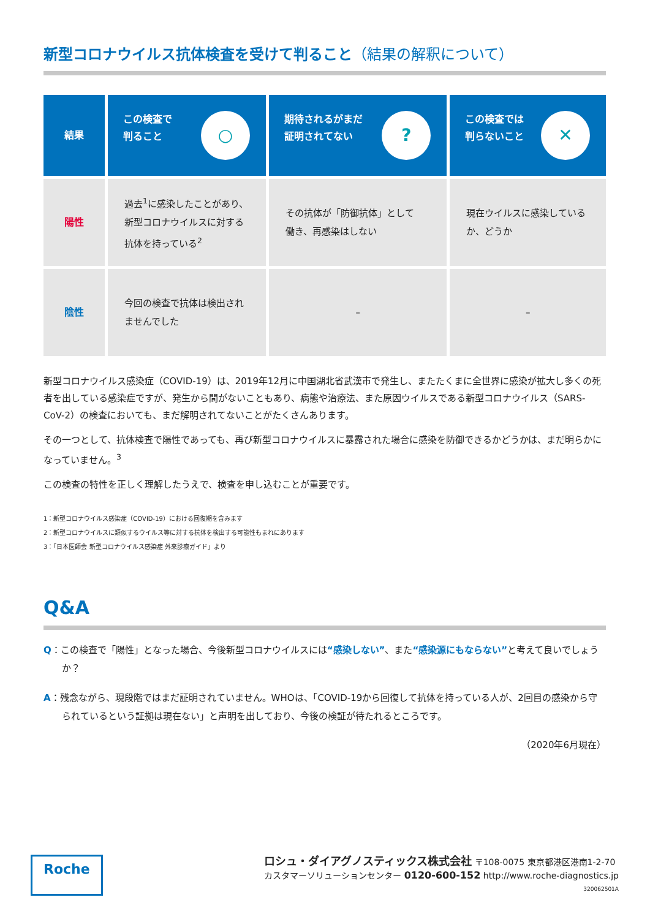新型コロナウイルス抗体検査を受けて判ること（結果の解釈について）
| 結果 | ○ この検査で 判ること | ? 期待されるがまだ 証明されてない | ✕ この検査では 判らないこと |
| --- | --- | --- | --- |
| 陽性 | 過去<sup>1</sup>に感染したことがあり、 新型コロナウイルスに対する 抗体を持っている<sup>2</sup> | その抗体が「防御抗体」として 働き、再感染はしない | 現在ウイルスに感染している か、どうか |
| 陰性 | 今回の検査で抗体は検出され ませんでした | – | – |
新型コロナウイルス感染症（COVID-19）は、2019年12月に中国湖北省武漢市で発生し、またたくまに全世界に感染が拡大し多くの死者を出している感染症ですが、発生から間がないこともあり、病態や治療法、また原因ウイルスである新型コロナウイルス（SARS-CoV-2）の検査においても、まだ解明されてないことがたくさんあります。
その一つとして、抗体検査で陽性であっても、再び新型コロナウイルスに暴露された場合に感染を防御できるかどうかは、まだ明らかになっていません。<sup>3</sup>
この検査の特性を正しく理解したうえで、検査を申し込むことが重要です。
1：新型コロナウイルス感染症（COVID-19）における回復期を含みます
2：新型コロナウイルスに類似するウイルス等に対する抗体を検出する可能性もまれにあります
3：「日本医師会 新型コロナウイルス感染症 外来診療ガイド」より
Q&A
Q：この検査で「陽性」となった場合、今後新型コロナウイルスには“感染しない”、また“感染源にもならない”と考えて良いでしょうか？
A：残念ながら、現段階ではまだ証明されていません。WHOは、「COVID-19から回復して抗体を持っている人が、2回目の感染から守られているという証拠は現在ない」と声明を出しており、今後の検証が待たれるところです。
（2020年6月現在）
Roche
ロシュ・ダイアグノスティックス株式会社 〒108-0075 東京都港区港南1-2-70
カスタマーソリューションセンター 0120-600-152 http://www.roche-diagnostics.jp
320062501A